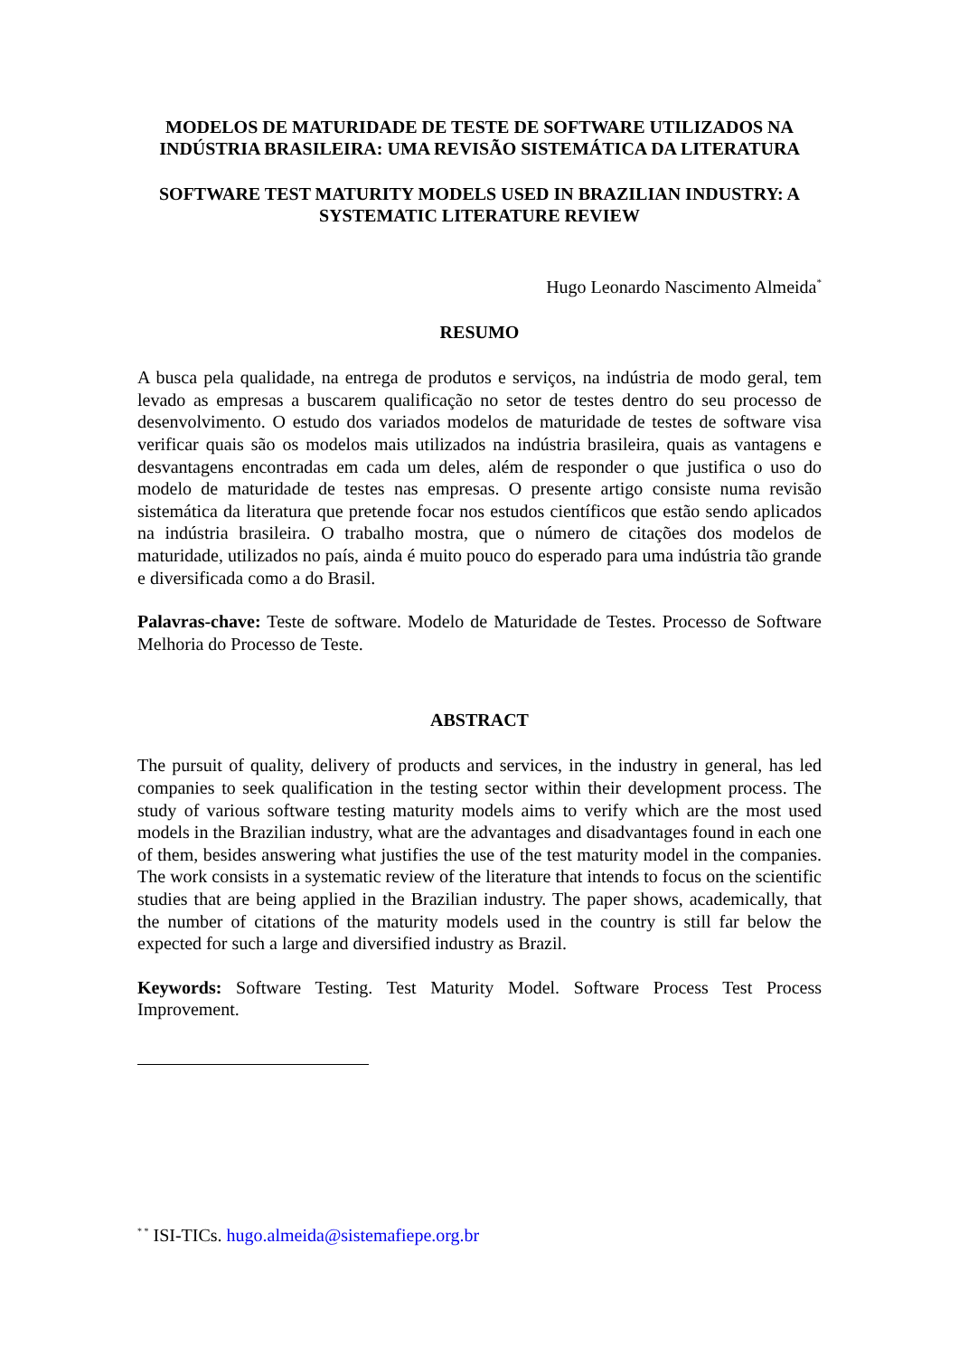MODELOS DE MATURIDADE DE TESTE DE SOFTWARE UTILIZADOS NA INDÚSTRIA BRASILEIRA: UMA REVISÃO SISTEMÁTICA DA LITERATURA
SOFTWARE TEST MATURITY MODELS USED IN BRAZILIAN INDUSTRY: A SYSTEMATIC LITERATURE REVIEW
Hugo Leonardo Nascimento Almeida<sup>*</sup>
RESUMO
A busca pela qualidade, na entrega de produtos e serviços, na indústria de modo geral, tem levado as empresas a buscarem qualificação no setor de testes dentro do seu processo de desenvolvimento. O estudo dos variados modelos de maturidade de testes de software visa verificar quais são os modelos mais utilizados na indústria brasileira, quais as vantagens e desvantagens encontradas em cada um deles, além de responder o que justifica o uso do modelo de maturidade de testes nas empresas. O presente artigo consiste numa revisão sistemática da literatura que pretende focar nos estudos científicos que estão sendo aplicados na indústria brasileira. O trabalho mostra, que o número de citações dos modelos de maturidade, utilizados no país, ainda é muito pouco do esperado para uma indústria tão grande e diversificada como a do Brasil.
Palavras-chave: Teste de software. Modelo de Maturidade de Testes. Processo de Software Melhoria do Processo de Teste.
ABSTRACT
The pursuit of quality, delivery of products and services, in the industry in general, has led companies to seek qualification in the testing sector within their development process. The study of various software testing maturity models aims to verify which are the most used models in the Brazilian industry, what are the advantages and disadvantages found in each one of them, besides answering what justifies the use of the test maturity model in the companies. The work consists in a systematic review of the literature that intends to focus on the scientific studies that are being applied in the Brazilian industry. The paper shows, academically, that the number of citations of the maturity models used in the country is still far below the expected for such a large and diversified industry as Brazil.
Keywords: Software Testing. Test Maturity Model. Software Process Test Process Improvement.
<sup>* *</sup> ISI-TICs. hugo.almeida@sistemafiepe.org.br